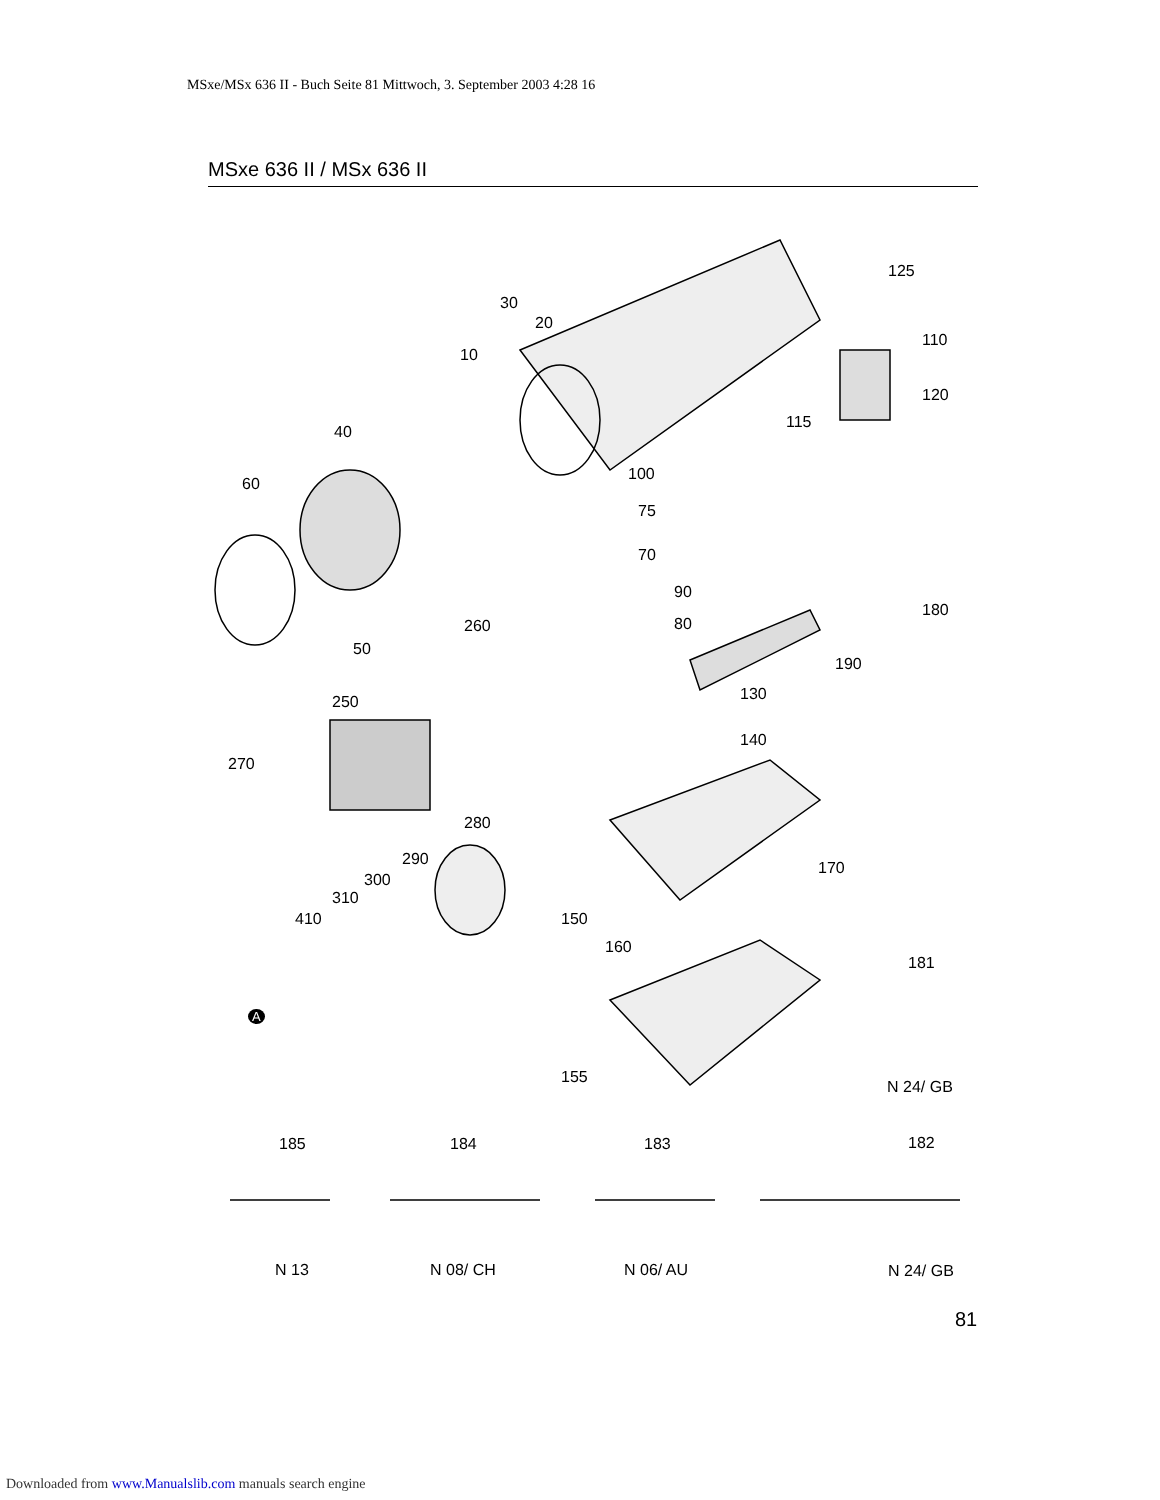MSxe/MSx 636 II - Buch Seite 81 Mittwoch, 3. September 2003 4:28 16
MSxe 636 II / MSx 636 II
30
20
10
125
110
120
115
40
100
60
75
70
90
180
80 260
50
190
130 250
140
270
280
290 170
300
310
410 150
160
181
A
155
N 24/ GB
185 184 183 182
N 13 N 08/ CH N 06/ AU N 24/ GB
81
Downloaded from www.Manualslib.com manuals search engine